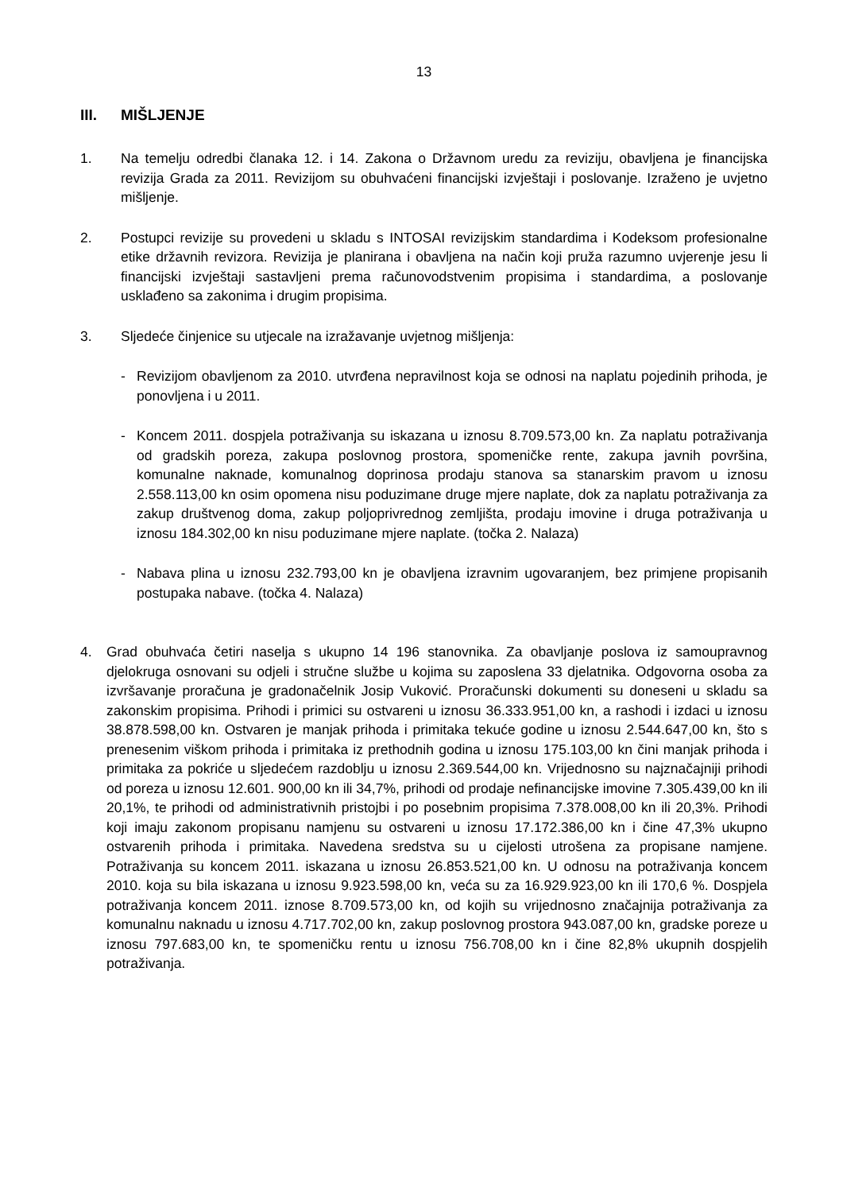13
III. MIŠLJENJE
1. Na temelju odredbi članaka 12. i 14. Zakona o Državnom uredu za reviziju, obavljena je financijska revizija Grada za 2011. Revizijom su obuhvaćeni financijski izvještaji i poslovanje. Izraženo je uvjetno mišljenje.
2. Postupci revizije su provedeni u skladu s INTOSAI revizijskim standardima i Kodeksom profesionalne etike državnih revizora. Revizija je planirana i obavljena na način koji pruža razumno uvjerenje jesu li financijski izvještaji sastavljeni prema računovodstvenim propisima i standardima, a poslovanje usklađeno sa zakonima i drugim propisima.
3. Sljedeće činjenice su utjecale na izražavanje uvjetnog mišljenja:
- Revizijom obavljenom za 2010. utvrđena nepravilnost koja se odnosi na naplatu pojedinih prihoda, je ponovljena i u 2011.
- Koncem 2011. dospjela potraživanja su iskazana u iznosu 8.709.573,00 kn. Za naplatu potraživanja od gradskih poreza, zakupa poslovnog prostora, spomeničke rente, zakupa javnih površina, komunalne naknade, komunalnog doprinosa prodaju stanova sa stanarskim pravom u iznosu 2.558.113,00 kn osim opomena nisu poduzimane druge mjere naplate, dok za naplatu potraživanja za zakup društvenog doma, zakup poljoprivrednog zemljišta, prodaju imovine i druga potraživanja u iznosu 184.302,00 kn nisu poduzimane mjere naplate. (točka 2. Nalaza)
- Nabava plina u iznosu 232.793,00 kn je obavljena izravnim ugovaranjem, bez primjene propisanih postupaka nabave. (točka 4. Nalaza)
4. Grad obuhvaća četiri naselja s ukupno 14 196 stanovnika. Za obavljanje poslova iz samoupravnog djelokruga osnovani su odjeli i stručne službe u kojima su zaposlena 33 djelatnika. Odgovorna osoba za izvršavanje proračuna je gradonačelnik Josip Vuković. Proračunski dokumenti su doneseni u skladu sa zakonskim propisima. Prihodi i primici su ostvareni u iznosu 36.333.951,00 kn, a rashodi i izdaci u iznosu 38.878.598,00 kn. Ostvaren je manjak prihoda i primitaka tekuće godine u iznosu 2.544.647,00 kn, što s prenesenim viškom prihoda i primitaka iz prethodnih godina u iznosu 175.103,00 kn čini manjak prihoda i primitaka za pokriće u sljedećem razdoblju u iznosu 2.369.544,00 kn. Vrijednosno su najznačajniji prihodi od poreza u iznosu 12.601. 900,00 kn ili 34,7%, prihodi od prodaje nefinancijske imovine 7.305.439,00 kn ili 20,1%, te prihodi od administrativnih pristojbi i po posebnim propisima 7.378.008,00 kn ili 20,3%. Prihodi koji imaju zakonom propisanu namjenu su ostvareni u iznosu 17.172.386,00 kn i čine 47,3% ukupno ostvarenih prihoda i primitaka. Navedena sredstva su u cijelosti utrošena za propisane namjene. Potraživanja su koncem 2011. iskazana u iznosu 26.853.521,00 kn. U odnosu na potraživanja koncem 2010. koja su bila iskazana u iznosu 9.923.598,00 kn, veća su za 16.929.923,00 kn ili 170,6 %. Dospjela potraživanja koncem 2011. iznose 8.709.573,00 kn, od kojih su vrijednosno značajnija potraživanja za komunalnu naknadu u iznosu 4.717.702,00 kn, zakup poslovnog prostora 943.087,00 kn, gradske poreze u iznosu 797.683,00 kn, te spomeničku rentu u iznosu 756.708,00 kn i čine 82,8% ukupnih dospjelih potraživanja.